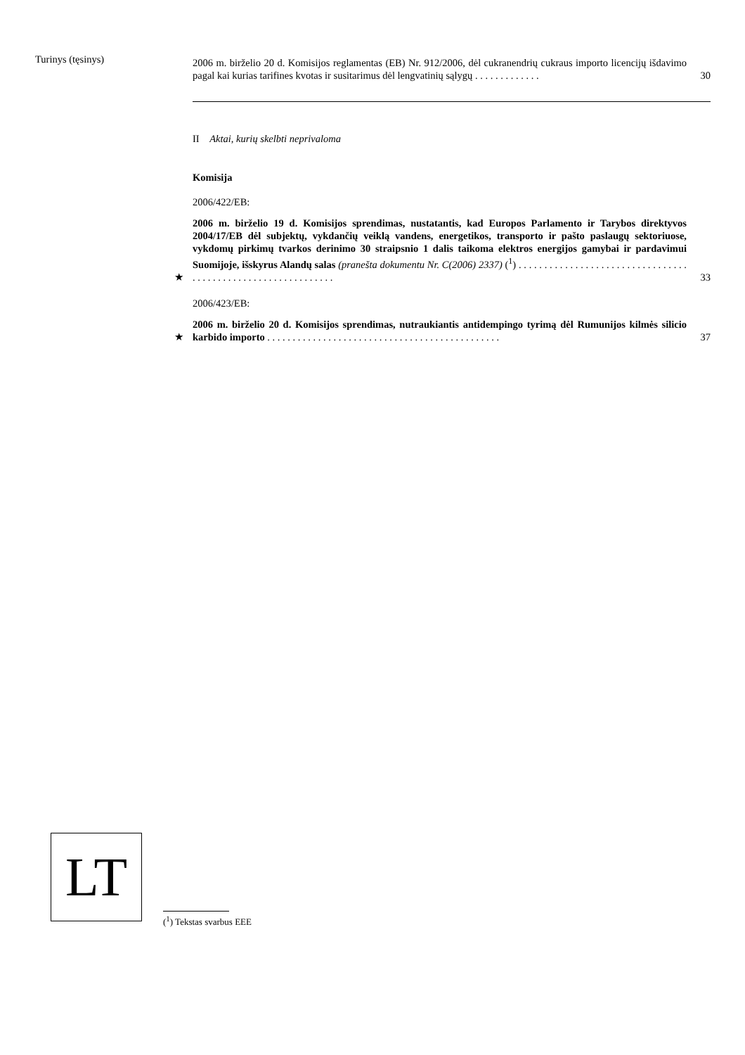Turinys (tęsinys)
2006 m. birželio 20 d. Komisijos reglamentas (EB) Nr. 912/2006, dėl cukranendrių cukraus importo licencijų išdavimo pagal kai kurias tarifines kvotas ir susitarimus dėl lengvatinių sąlygų . . . . . . . . . . . . .
30
II Aktai, kurių skelbti neprivaloma
Komisija
2006/422/EB:
★
2006 m. birželio 19 d. Komisijos sprendimas, nustatantis, kad Europos Parlamento ir Tarybos direktyvos 2004/17/EB dėl subjektų, vykdančių veiklą vandens, energetikos, transporto ir pašto paslaugų sektoriuose, vykdomų pirkimų tvarkos derinimo 30 straipsnio 1 dalis taikoma elektros energijos gamybai ir pardavimui Suomijoje, išskyrus Alandų salas (pranešta dokumentu Nr. C(2006) 2337) (<sup>1</sup>) . . . . . . . . . . . . . . . . . . . . . . . . . . . . . . . . . . . . . . . . . . . . . . . . . . . . . . . . . . . . .
33
2006/423/EB:
★
2006 m. birželio 20 d. Komisijos sprendimas, nutraukiantis antidempingo tyrimą dėl Rumunijos kilmės silicio karbido importo . . . . . . . . . . . . . . . . . . . . . . . . . . . . . . . . . . . . . . . . . . . . . .
37
LT
(<sup>1</sup>) Tekstas svarbus EEE